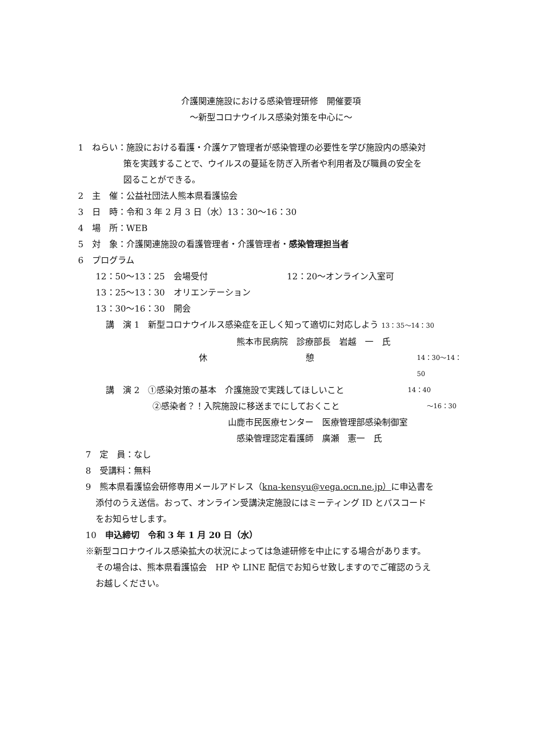介護関連施設における感染管理研修　開催要項
～新型コロナウイルス感染対策を中心に～
1　ねらい：施設における看護・介護ケア管理者が感染管理の必要性を学び施設内の感染対
策を実践することで、ウイルスの蔓延を防ぎ入所者や利用者及び職員の安全を
図ることができる。
2　主　催：公益社団法人熊本県看護協会
3　日　時：令和 3 年 2 月 3 日（水）13：30～16：30
4　場　所：WEB
5　対　象：介護関連施設の看護管理者・介護管理者・感染管理担当者
6　プログラム
12：50～13：25　会場受付 12：20～オンライン入室可
13：25～13：30　オリエンテーション
13：30～16：30　開会
講　演 1　新型コロナウイルス感染症を正しく知って適切に対応しよう 13：35～14：30
熊本市民病院　診療部長　岩越　一　氏
休 憩 14：30～14：50
講　演 2　①感染対策の基本　介護施設で実践してほしいこと 14：40
②感染者？！入院施設に移送までにしておくこと ～16：30
山鹿市民医療センター　医療管理部感染制御室
感染管理認定看護師　廣瀬　憲一　氏
7　定　員：なし
8　受講料：無料
9　熊本県看護協会研修専用メールアドレス（kna-kensyu@vega.ocn.ne.jp）に申込書を
添付のうえ送信。おって、オンライン受講決定施設にはミーティング ID とパスコード
をお知らせします。
10　申込締切　令和 3 年 1 月 20 日（水）
※新型コロナウイルス感染拡大の状況によっては急遽研修を中止にする場合があります。
その場合は、熊本県看護協会　HP や LINE 配信でお知らせ致しますのでご確認のうえ
お越しください。